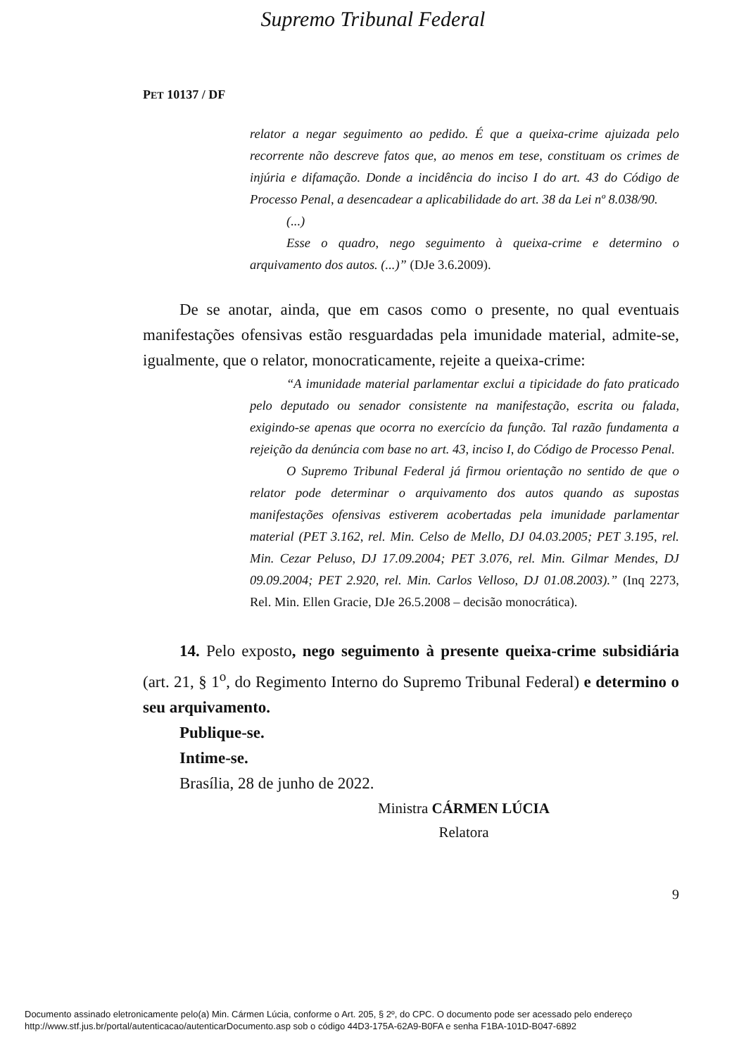Supremo Tribunal Federal
PET 10137 / DF
relator a negar seguimento ao pedido. É que a queixa-crime ajuizada pelo recorrente não descreve fatos que, ao menos em tese, constituam os crimes de injúria e difamação. Donde a incidência do inciso I do art. 43 do Código de Processo Penal, a desencadear a aplicabilidade do art. 38 da Lei nº 8.038/90.
(...)
Esse o quadro, nego seguimento à queixa-crime e determino o arquivamento dos autos. (...)” (DJe 3.6.2009).
De se anotar, ainda, que em casos como o presente, no qual eventuais manifestações ofensivas estão resguardadas pela imunidade material, admite-se, igualmente, que o relator, monocraticamente, rejeite a queixa-crime:
“A imunidade material parlamentar exclui a tipicidade do fato praticado pelo deputado ou senador consistente na manifestação, escrita ou falada, exigindo-se apenas que ocorra no exercício da função. Tal razão fundamenta a rejeição da denúncia com base no art. 43, inciso I, do Código de Processo Penal.
O Supremo Tribunal Federal já firmou orientação no sentido de que o relator pode determinar o arquivamento dos autos quando as supostas manifestações ofensivas estiverem acobertadas pela imunidade parlamentar material (PET 3.162, rel. Min. Celso de Mello, DJ 04.03.2005; PET 3.195, rel. Min. Cezar Peluso, DJ 17.09.2004; PET 3.076, rel. Min. Gilmar Mendes, DJ 09.09.2004; PET 2.920, rel. Min. Carlos Velloso, DJ 01.08.2003).” (Inq 2273, Rel. Min. Ellen Gracie, DJe 26.5.2008 – decisão monocrática).
14. Pelo exposto, nego seguimento à presente queixa-crime subsidiária (art. 21, § 1<sup>o</sup>, do Regimento Interno do Supremo Tribunal Federal) e determino o seu arquivamento.
Publique-se.
Intime-se.
Brasília, 28 de junho de 2022.
Ministra CÁRMEN LÚCIA
Relatora
9
Documento assinado eletronicamente pelo(a) Min. Cármen Lúcia, conforme o Art. 205, § 2º, do CPC. O documento pode ser acessado pelo endereço
http://www.stf.jus.br/portal/autenticacao/autenticarDocumento.asp sob o código 44D3-175A-62A9-B0FA e senha F1BA-101D-B047-6892